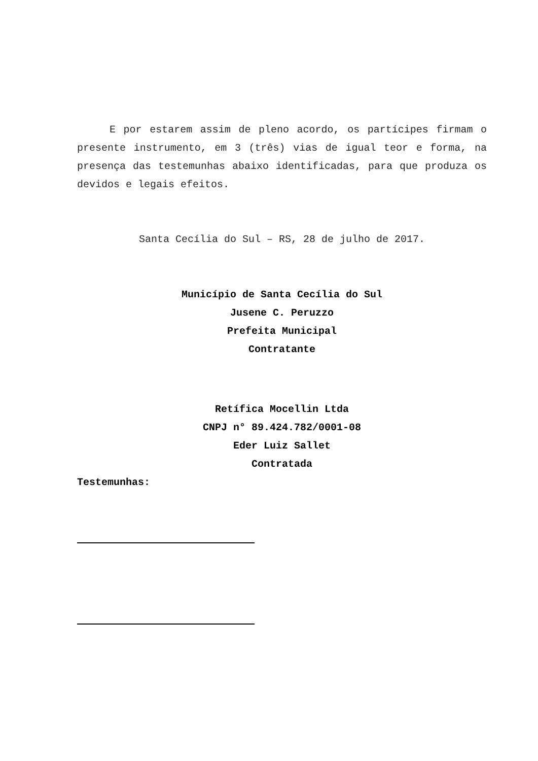E por estarem assim de pleno acordo, os partícipes firmam o presente instrumento, em 3 (três) vias de igual teor e forma, na presença das testemunhas abaixo identificadas, para que produza os devidos e legais efeitos.
Santa Cecília do Sul – RS, 28 de julho de 2017.
Município de Santa Cecília do Sul
Jusene C. Peruzzo
Prefeita Municipal
Contratante
Retífica Mocellin Ltda
CNPJ n° 89.424.782/0001-08
Eder Luiz Sallet
Contratada
Testemunhas: